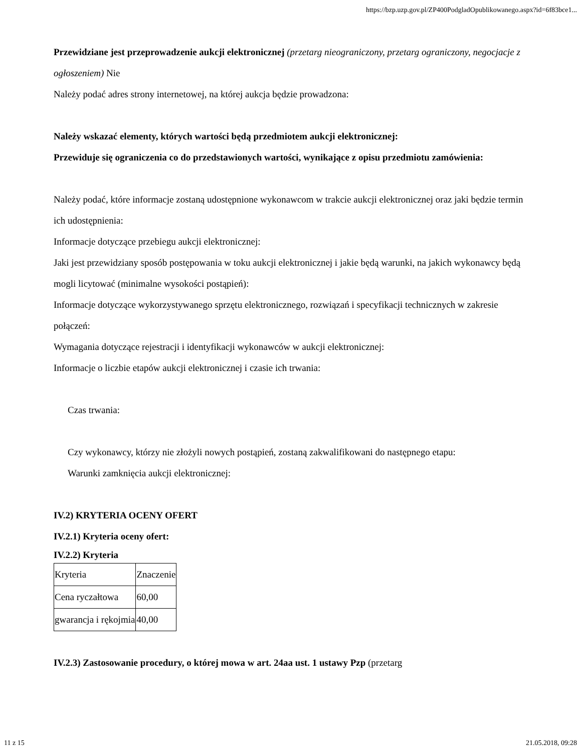https://bzp.uzp.gov.pl/ZP400PodgladOpublikowanego.aspx?id=6f83bce1...
Przewidziane jest przeprowadzenie aukcji elektronicznej (przetarg nieograniczony, przetarg ograniczony, negocjacje z ogłoszeniem) Nie
Należy podać adres strony internetowej, na której aukcja będzie prowadzona:
Należy wskazać elementy, których wartości będą przedmiotem aukcji elektronicznej:
Przewiduje się ograniczenia co do przedstawionych wartości, wynikające z opisu przedmiotu zamówienia:
Należy podać, które informacje zostaną udostępnione wykonawcom w trakcie aukcji elektronicznej oraz jaki będzie termin ich udostępnienia:
Informacje dotyczące przebiegu aukcji elektronicznej:
Jaki jest przewidziany sposób postępowania w toku aukcji elektronicznej i jakie będą warunki, na jakich wykonawcy będą mogli licytować (minimalne wysokości postąpień):
Informacje dotyczące wykorzystywanego sprzętu elektronicznego, rozwiązań i specyfikacji technicznych w zakresie połączeń:
Wymagania dotyczące rejestracji i identyfikacji wykonawców w aukcji elektronicznej:
Informacje o liczbie etapów aukcji elektronicznej i czasie ich trwania:
Czas trwania:
Czy wykonawcy, którzy nie złożyli nowych postąpień, zostaną zakwalifikowani do następnego etapu:
Warunki zamknięcia aukcji elektronicznej:
IV.2) KRYTERIA OCENY OFERT
IV.2.1) Kryteria oceny ofert:
IV.2.2) Kryteria
| Kryteria | Znaczenie |
| Cena ryczałtowa | 60,00 |
| gwarancja i rękojmia | 40,00 |
IV.2.3) Zastosowanie procedury, o której mowa w art. 24aa ust. 1 ustawy Pzp (przetarg
11 z 15 21.05.2018, 09:28